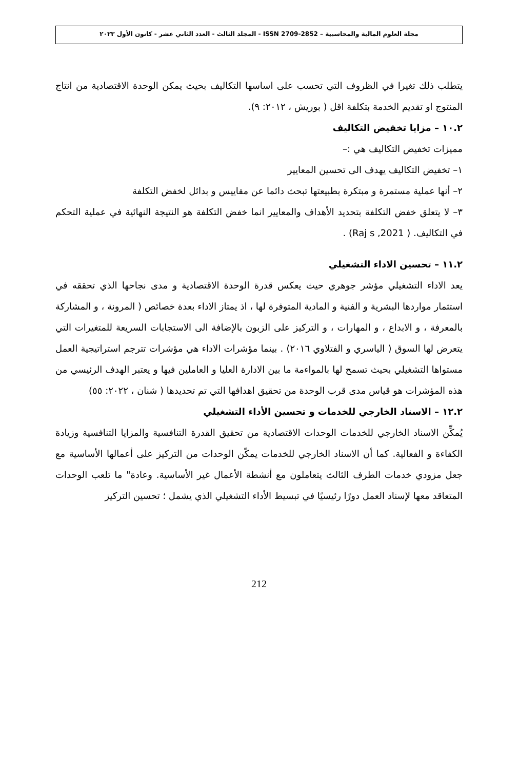مجلة العلوم المالية والمحاسبية – ISSN 2709-2852 - المجلد الثالث - العدد الثاني عشر - كانون الأول ٢٠٢٣
يتطلب ذلك تغيرا في الظروف التي تحسب على اساسها التكاليف بحيث يمكن الوحدة الاقتصادية من انتاج المنتوج او تقديم الخدمة بتكلفة اقل ( بوريش ، ٢٠١٢: ٩).
١٠.٢ – مزايا تخفيض التكاليف
مميزات تخفيض التكاليف هي :–
١– تخفيض التكاليف يهدف الى تحسين المعايير
٢– أنها عملية مستمرة و مبتكرة بطبيعتها تبحث دائما عن مقاييس و بدائل لخفض التكلفة
٣– لا يتعلق خفض التكلفة بتحديد الأهداف والمعايير انما خفض التكلفة هو النتيجة النهائية في عملية التحكم في التكاليف. ( Raj s ,2021) .
١١.٢ – تحسين الاداء التشغيلي
يعد الاداء التشغيلي مؤشر جوهري حيث يعكس قدرة الوحدة الاقتصادية و مدى نجاحها الذي تحققه في استثمار مواردها البشرية و الفنية و المادية المتوفرة لها ، اذ يمتاز الاداء بعدة خصائص ( المرونة ، و المشاركة بالمعرفة ، و الابداع ، و المهارات ، و التركيز على الزبون بالإضافة الى الاستجابات السريعة للمتغيرات التي يتعرض لها السوق ( الياسري و الفتلاوي ٢٠١٦) . بينما مؤشرات الاداء هي مؤشرات تترجم استراتيجية العمل مستواها التشغيلي بحيث تسمح لها بالمواءمة ما بين الادارة العليا و العاملين فيها و يعتبر الهدف الرئيسي من هذه المؤشرات هو قياس مدى قرب الوحدة من تحقيق اهدافها التي تم تحديدها ( شنان ، ٢٠٢٢: ٥٥)
١٢.٢ – الاسناد الخارجي للخدمات و تحسين الأداء التشغيلي
يُمكِّن الاسناد الخارجي للخدمات الوحدات الاقتصادية من تحقيق القدرة التنافسية والمزايا التنافسية وزيادة الكفاءة و الفعالية. كما أن الاسناد الخارجي للخدمات يمكّن الوحدات من التركيز على أعمالها الأساسية مع جعل مزودي خدمات الطرف الثالث يتعاملون مع أنشطة الأعمال غير الأساسية. وعادة" ما تلعب الوحدات المتعاقد معها لإسناد العمل دورًا رئيسيًا في تبسيط الأداء التشغيلي الذي يشمل ؛ تحسين التركيز
212